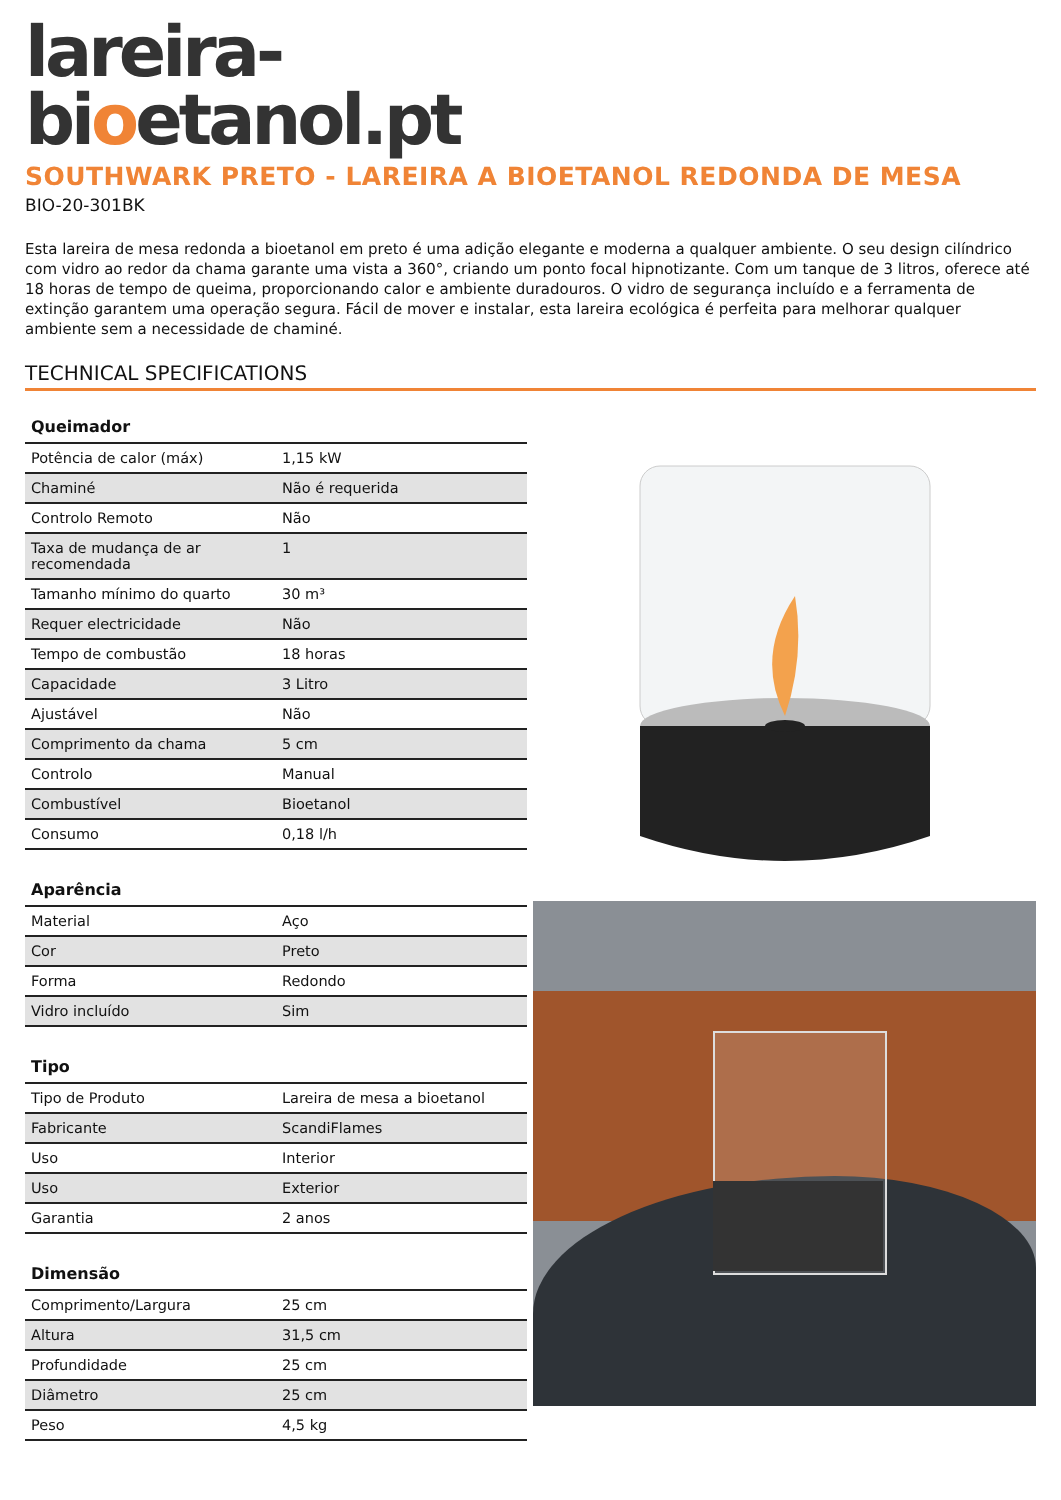lareira-
bioetanol.pt
SOUTHWARK PRETO - LAREIRA A BIOETANOL REDONDA DE MESA
BIO-20-301BK
Esta lareira de mesa redonda a bioetanol em preto é uma adição elegante e moderna a qualquer ambiente. O seu design cilíndrico com vidro ao redor da chama garante uma vista a 360°, criando um ponto focal hipnotizante. Com um tanque de 3 litros, oferece até 18 horas de tempo de queima, proporcionando calor e ambiente duradouros. O vidro de segurança incluído e a ferramenta de extinção garantem uma operação segura. Fácil de mover e instalar, esta lareira ecológica é perfeita para melhorar qualquer ambiente sem a necessidade de chaminé.
TECHNICAL SPECIFICATIONS
| Queimador | |
| --- | --- |
| Potência de calor (máx) | 1,15 kW |
| Chaminé | Não é requerida |
| Controlo Remoto | Não |
| Taxa de mudança de ar recomendada | 1 |
| Tamanho mínimo do quarto | 30 m³ |
| Requer electricidade | Não |
| Tempo de combustão | 18 horas |
| Capacidade | 3 Litro |
| Ajustável | Não |
| Comprimento da chama | 5 cm |
| Controlo | Manual |
| Combustível | Bioetanol |
| Consumo | 0,18 l/h |
| Aparência | |
| --- | --- |
| Material | Aço |
| Cor | Preto |
| Forma | Redondo |
| Vidro incluído | Sim |
| Tipo | |
| --- | --- |
| Tipo de Produto | Lareira de mesa a bioetanol |
| Fabricante | ScandiFlames |
| Uso | Interior |
| Uso | Exterior |
| Garantia | 2 anos |
| Dimensão | |
| --- | --- |
| Comprimento/Largura | 25 cm |
| Altura | 31,5 cm |
| Profundidade | 25 cm |
| Diâmetro | 25 cm |
| Peso | 4,5 kg |